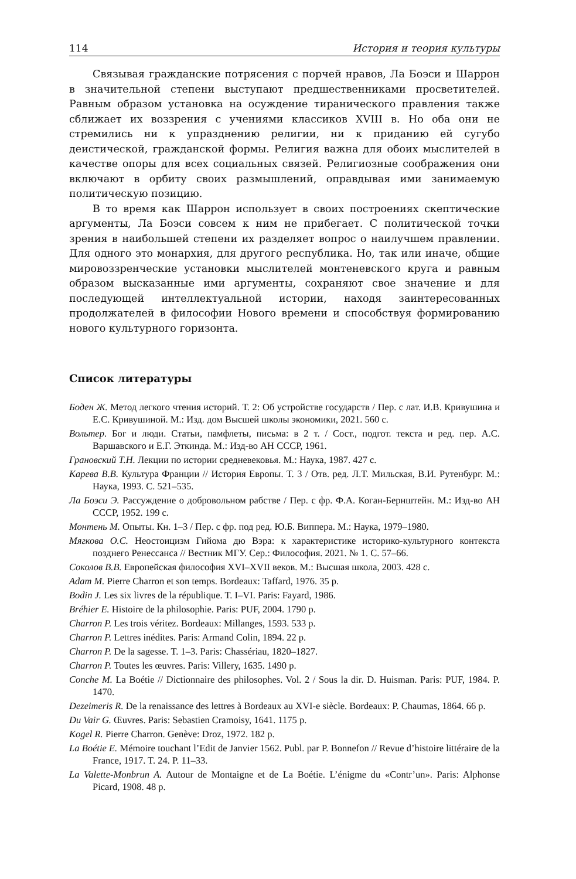114 История и теория культуры
Связывая гражданские потрясения с порчей нравов, Ла Боэси и Шаррон в значительной степени выступают предшественниками просветителей. Равным образом установка на осуждение тиранического правления также сближает их воззрения с учениями классиков XVIII в. Но оба они не стремились ни к упразднению религии, ни к приданию ей сугубо деистической, гражданской формы. Религия важна для обоих мыслителей в качестве опоры для всех социальных связей. Религиозные соображения они включают в орбиту своих размышлений, оправдывая ими занимаемую политическую позицию.
В то время как Шаррон использует в своих построениях скептические аргументы, Ла Боэси совсем к ним не прибегает. С политической точки зрения в наибольшей степени их разделяет вопрос о наилучшем правлении. Для одного это монархия, для другого республика. Но, так или иначе, общие мировоззренческие установки мыслителей монтеневского круга и равным образом высказанные ими аргументы, сохраняют свое значение и для последующей интеллектуальной истории, находя заинтересованных продолжателей в философии Нового времени и способствуя формированию нового культурного горизонта.
Список литературы
Боден Ж. Метод легкого чтения историй. Т. 2: Об устройстве государств / Пер. с лат. И.В. Кривушина и Е.С. Кривушиной. М.: Изд. дом Высшей школы экономики, 2021. 560 с.
Вольтер. Бог и люди. Статьи, памфлеты, письма: в 2 т. / Сост., подгот. текста и ред. пер. А.С. Варшавского и Е.Г. Эткинда. М.: Изд-во АН СССР, 1961.
Грановский Т.Н. Лекции по истории средневековья. М.: Наука, 1987. 427 с.
Карева В.В. Культура Франции // История Европы. Т. 3 / Отв. ред. Л.Т. Мильская, В.И. Рутенбург. М.: Наука, 1993. С. 521–535.
Ла Боэси Э. Рассуждение о добровольном рабстве / Пер. с фр. Ф.А. Коган-Бернштейн. М.: Изд-во АН СССР, 1952. 199 с.
Монтень М. Опыты. Кн. 1–3 / Пер. с фр. под ред. Ю.Б. Виппера. М.: Наука, 1979–1980.
Мягкова О.С. Неостоицизм Гийома дю Вэра: к характеристике историко-культурного контекста позднего Ренессанса // Вестник МГУ. Сер.: Философия. 2021. № 1. С. 57–66.
Соколов В.В. Европейская философия XVI–XVII веков. М.: Высшая школа, 2003. 428 с.
Adam M. Pierre Charron et son temps. Bordeaux: Taffard, 1976. 35 p.
Bodin J. Les six livres de la république. T. I–VI. Paris: Fayard, 1986.
Bréhier E. Histoire de la philosophie. Paris: PUF, 2004. 1790 p.
Charron P. Les trois véritez. Bordeaux: Millanges, 1593. 533 p.
Charron P. Lettres inédites. Paris: Armand Colin, 1894. 22 p.
Charron P. De la sagesse. T. 1–3. Paris: Chassériau, 1820–1827.
Charron P. Toutes les œuvres. Paris: Villery, 1635. 1490 p.
Conche M. La Boétie // Dictionnaire des philosophes. Vol. 2 / Sous la dir. D. Huisman. Paris: PUF, 1984. P. 1470.
Dezeimeris R. De la renaissance des lettres à Bordeaux au XVI-e siècle. Bordeaux: P. Chaumas, 1864. 66 p.
Du Vair G. Œuvres. Paris: Sebastien Cramoisy, 1641. 1175 p.
Kogel R. Pierre Charron. Genève: Droz, 1972. 182 p.
La Boétie E. Mémoire touchant l’Edit de Janvier 1562. Publ. par P. Bonnefon // Revue d’histoire littéraire de la France, 1917. T. 24. P. 11–33.
La Valette-Monbrun A. Autour de Montaigne et de La Boétie. L’énigme du «Contr’un». Paris: Alphonse Picard, 1908. 48 p.